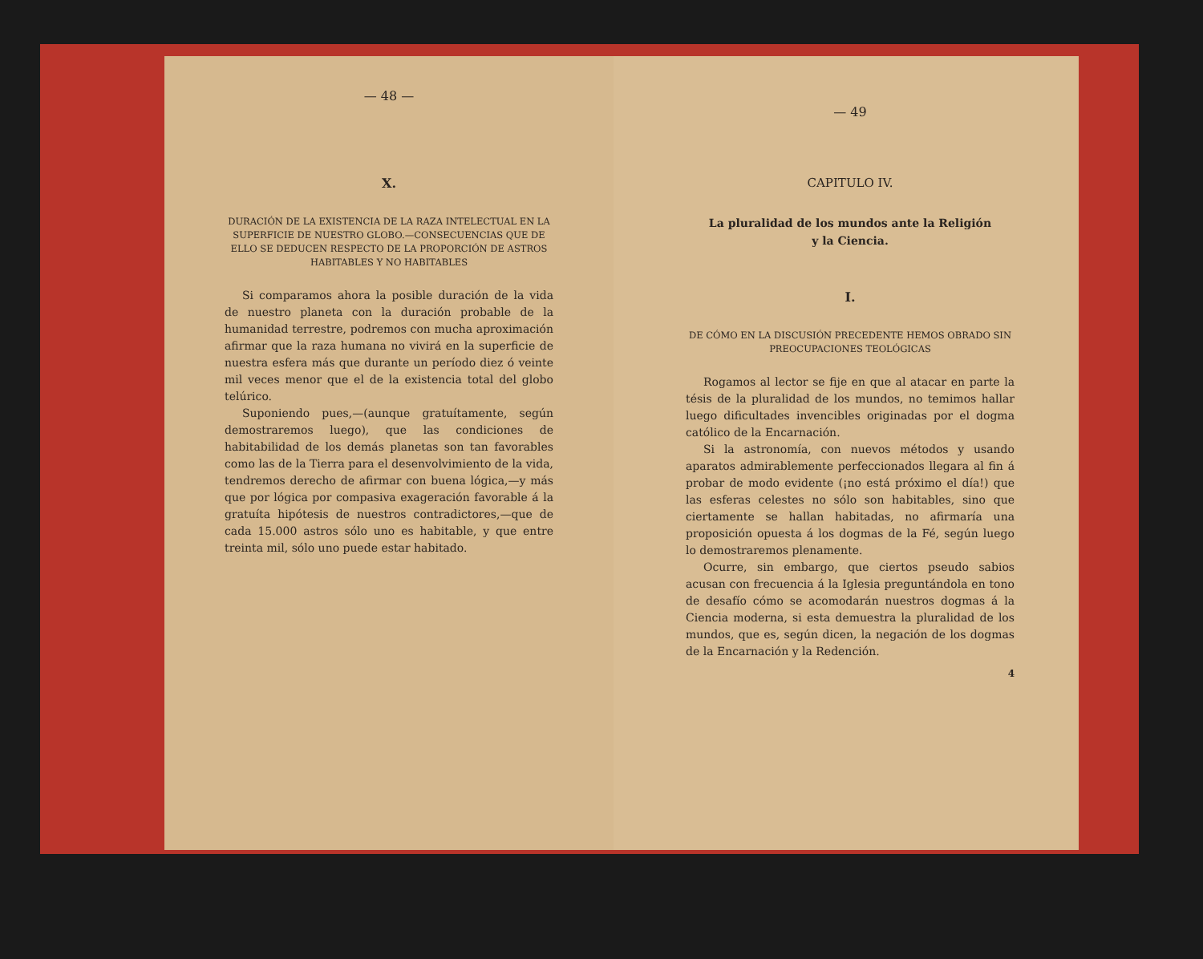— 48 —
X.
DURACIÓN DE LA EXISTENCIA DE LA RAZA INTELECTUAL EN LA SUPERFICIE DE NUESTRO GLOBO.—CONSECUENCIAS QUE DE ELLO SE DEDUCEN RESPECTO DE LA PROPORCIÓN DE ASTROS HABITABLES Y NO HABITABLES
Si comparamos ahora la posible duración de la vida de nuestro planeta con la duración probable de la humanidad terrestre, podremos con mucha aproximación afirmar que la raza humana no vivirá en la superficie de nuestra esfera más que durante un período diez ó veinte mil veces menor que el de la existencia total del globo telúrico.
Suponiendo pues,—(aunque gratuítamente, según demostraremos luego), que las condiciones de habitabilidad de los demás planetas son tan favorables como las de la Tierra para el desenvolvimiento de la vida, tendremos derecho de afirmar con buena lógica,—y más que por lógica por compasiva exageración favorable á la gratuíta hipótesis de nuestros contradictores,—que de cada 15.000 astros sólo uno es habitable, y que entre treinta mil, sólo uno puede estar habitado.
— 49
CAPITULO IV.
La pluralidad de los mundos ante la Religión
y la Ciencia.
I.
DE CÓMO EN LA DISCUSIÓN PRECEDENTE HEMOS OBRADO SIN PREOCUPACIONES TEOLÓGICAS
Rogamos al lector se fije en que al atacar en parte la tésis de la pluralidad de los mundos, no temimos hallar luego dificultades invencibles originadas por el dogma católico de la Encarnación.
Si la astronomía, con nuevos métodos y usando aparatos admirablemente perfeccionados llegara al fin á probar de modo evidente (¡no está próximo el día!) que las esferas celestes no sólo son habitables, sino que ciertamente se hallan habitadas, no afirmaría una proposición opuesta á los dogmas de la Fé, según luego lo demostraremos plenamente.
Ocurre, sin embargo, que ciertos pseudo sabios acusan con frecuencia á la Iglesia preguntándola en tono de desafío cómo se acomodarán nuestros dogmas á la Ciencia moderna, si esta demuestra la pluralidad de los mundos, que es, según dicen, la negación de los dogmas de la Encarnación y la Redención.
4